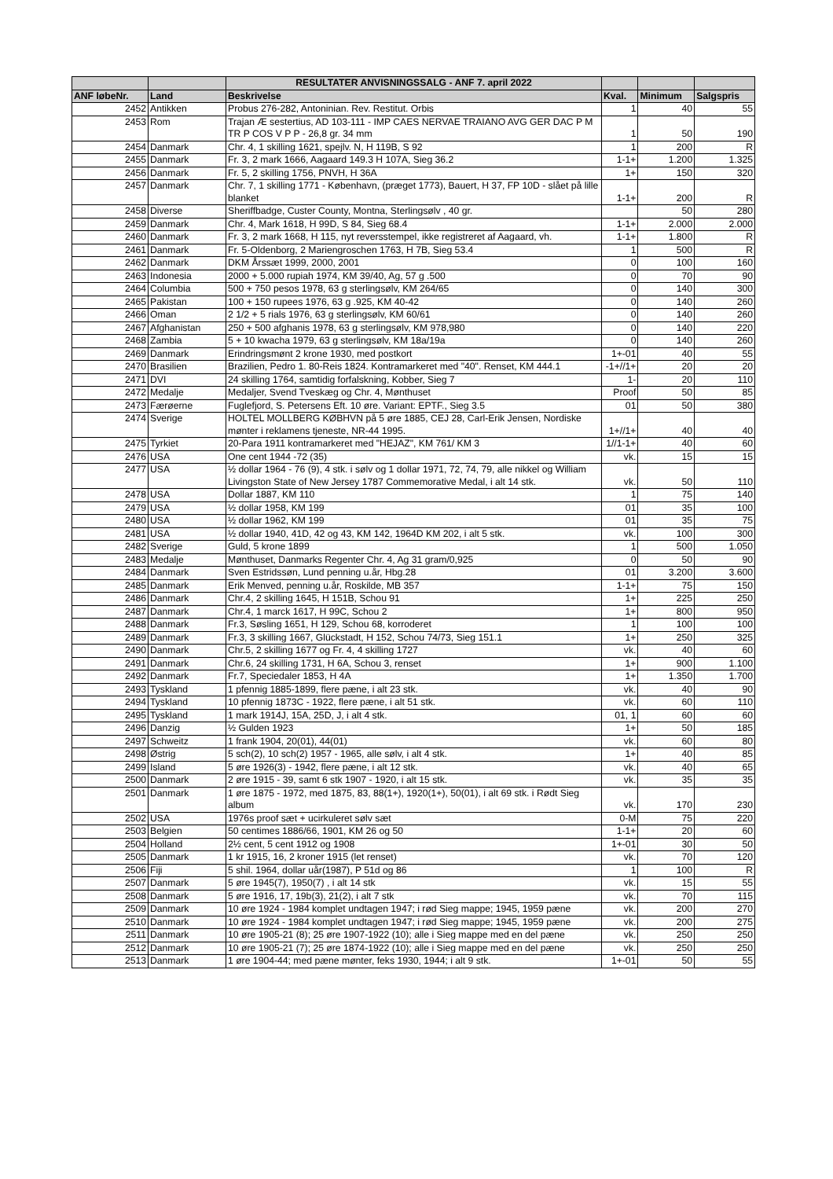| | | RESULTATER ANVISNINGSSALG - ANF 7. april 2022 | | | |
| --- | --- | --- | --- | --- | --- |
| ANF løbeNr. | Land | Beskrivelse | Kval. | Minimum | Salgspris |
| 2452 | Antikken | Probus 276-282, Antoninian. Rev. Restitut. Orbis | 1 | 40 | 55 |
| 2453 | Rom | Trajan Æ sestertius, AD 103-111 - IMP CAES NERVAE TRAIANO AVG GER DAC P M TR P COS V P P - 26,8 gr. 34 mm | 1 | 50 | 190 |
| 2454 | Danmark | Chr. 4, 1 skilling 1621, spejlv. N, H 119B, S 92 | 1 | 200 | R |
| 2455 | Danmark | Fr. 3, 2 mark 1666, Aagaard 149.3 H 107A, Sieg 36.2 | 1-1+ | 1.200 | 1.325 |
| 2456 | Danmark | Fr. 5, 2 skilling 1756, PNVH, H 36A | 1+ | 150 | 320 |
| 2457 | Danmark | Chr. 7, 1 skilling 1771 - København, (præget 1773), Bauert, H 37, FP 10D - slået på lille blanket | 1-1+ | 200 | R |
| 2458 | Diverse | Sheriffbadge, Custer County, Montna, Sterlingsølv , 40 gr. | | 50 | 280 |
| 2459 | Danmark | Chr. 4, Mark 1618, H 99D, S 84, Sieg 68.4 | 1-1+ | 2.000 | 2.000 |
| 2460 | Danmark | Fr. 3, 2 mark 1668, H 115, nyt reversstempel, ikke registreret af Aagaard, vh. | 1-1+ | 1.800 | R |
| 2461 | Danmark | Fr. 5-Oldenborg, 2 Mariengroschen 1763, H 7B, Sieg 53.4 | 1 | 500 | R |
| 2462 | Danmark | DKM Årssæt 1999, 2000, 2001 | 0 | 100 | 160 |
| 2463 | Indonesia | 2000 + 5.000 rupiah 1974, KM 39/40, Ag, 57 g .500 | 0 | 70 | 90 |
| 2464 | Columbia | 500 + 750 pesos 1978, 63 g sterlingsølv, KM 264/65 | 0 | 140 | 300 |
| 2465 | Pakistan | 100 + 150 rupees 1976, 63 g .925, KM 40-42 | 0 | 140 | 260 |
| 2466 | Oman | 2 1/2 + 5 rials 1976, 63 g sterlingsølv, KM 60/61 | 0 | 140 | 260 |
| 2467 | Afghanistan | 250 + 500 afghanis 1978, 63 g sterlingsølv, KM 978,980 | 0 | 140 | 220 |
| 2468 | Zambia | 5 + 10 kwacha 1979, 63 g sterlingsølv, KM 18a/19a | 0 | 140 | 260 |
| 2469 | Danmark | Erindringsmønt 2 krone 1930, med postkort | 1+-01 | 40 | 55 |
| 2470 | Brasilien | Brazilien, Pedro 1. 80-Reis 1824. Kontramarkeret med "40". Renset, KM 444.1 | -1+//1+ | 20 | 20 |
| 2471 | DVI | 24 skilling 1764, samtidig forfalskning, Kobber, Sieg 7 | 1- | 20 | 110 |
| 2472 | Medalje | Medaljer, Svend Tveskæg og Chr. 4, Mønthuset | Proof | 50 | 85 |
| 2473 | Færøerne | Fuglefjord, S. Petersens Eft. 10 øre. Variant: EPTF., Sieg 3.5 | 01 | 50 | 380 |
| 2474 | Sverige | HOLTEL MOLLBERG KØBHVN på 5 øre 1885, CEJ 28, Carl-Erik Jensen, Nordiske mønter i reklamens tjeneste, NR-44 1995. | 1+//1+ | 40 | 40 |
| 2475 | Tyrkiet | 20-Para 1911 kontramarkeret med "HEJAZ", KM 761/ KM 3 | 1//1-1+ | 40 | 60 |
| 2476 | USA | One cent 1944 -72 (35) | vk. | 15 | 15 |
| 2477 | USA | ½ dollar 1964 - 76 (9), 4 stk. i sølv og 1 dollar 1971, 72, 74, 79, alle nikkel og William Livingston State of New Jersey 1787 Commemorative Medal, i alt 14 stk. | vk. | 50 | 110 |
| 2478 | USA | Dollar 1887, KM 110 | 1 | 75 | 140 |
| 2479 | USA | ½ dollar 1958, KM 199 | 01 | 35 | 100 |
| 2480 | USA | ½ dollar 1962, KM 199 | 01 | 35 | 75 |
| 2481 | USA | ½ dollar 1940, 41D, 42 og 43, KM 142, 1964D KM 202, i alt 5 stk. | vk. | 100 | 300 |
| 2482 | Sverige | Guld, 5 krone 1899 | 1 | 500 | 1.050 |
| 2483 | Medalje | Mønthuset, Danmarks Regenter Chr. 4, Ag 31 gram/0,925 | 0 | 50 | 90 |
| 2484 | Danmark | Sven Estridssøn, Lund penning u.år, Hbg.28 | 01 | 3.200 | 3.600 |
| 2485 | Danmark | Erik Menved, penning u.år, Roskilde, MB 357 | 1-1+ | 75 | 150 |
| 2486 | Danmark | Chr.4, 2 skilling 1645, H 151B, Schou 91 | 1+ | 225 | 250 |
| 2487 | Danmark | Chr.4, 1 marck 1617, H 99C, Schou 2 | 1+ | 800 | 950 |
| 2488 | Danmark | Fr.3, Søsling 1651, H 129, Schou 68, korroderet | 1 | 100 | 100 |
| 2489 | Danmark | Fr.3, 3 skilling 1667, Glückstadt, H 152, Schou 74/73, Sieg 151.1 | 1+ | 250 | 325 |
| 2490 | Danmark | Chr.5, 2 skilling 1677 og Fr. 4, 4 skilling 1727 | vk. | 40 | 60 |
| 2491 | Danmark | Chr.6, 24 skilling 1731, H 6A, Schou 3, renset | 1+ | 900 | 1.100 |
| 2492 | Danmark | Fr.7, Speciedaler 1853, H 4A | 1+ | 1.350 | 1.700 |
| 2493 | Tyskland | 1 pfennig 1885-1899, flere pæne, i alt 23 stk. | vk. | 40 | 90 |
| 2494 | Tyskland | 10 pfennig 1873C - 1922, flere pæne, i alt 51 stk. | vk. | 60 | 110 |
| 2495 | Tyskland | 1 mark 1914J, 15A, 25D, J, i alt 4 stk. | 01, 1 | 60 | 60 |
| 2496 | Danzig | ½ Gulden 1923 | 1+ | 50 | 185 |
| 2497 | Schweitz | 1 frank 1904, 20(01), 44(01) | vk. | 60 | 80 |
| 2498 | Østrig | 5 sch(2), 10 sch(2) 1957 - 1965, alle sølv, i alt 4 stk. | 1+ | 40 | 85 |
| 2499 | Island | 5 øre 1926(3) - 1942, flere pæne, i alt 12 stk. | vk. | 40 | 65 |
| 2500 | Danmark | 2 øre 1915 - 39, samt 6 stk 1907 - 1920, i alt 15 stk. | vk. | 35 | 35 |
| 2501 | Danmark | 1 øre 1875 - 1972, med 1875, 83, 88(1+), 1920(1+), 50(01), i alt 69 stk. i Rødt Sieg album | vk. | 170 | 230 |
| 2502 | USA | 1976s proof sæt + ucirkuleret sølv sæt | 0-M | 75 | 220 |
| 2503 | Belgien | 50 centimes 1886/66, 1901, KM 26 og 50 | 1-1+ | 20 | 60 |
| 2504 | Holland | 2½ cent, 5 cent 1912 og 1908 | 1+-01 | 30 | 50 |
| 2505 | Danmark | 1 kr 1915, 16, 2 kroner 1915 (let renset) | vk. | 70 | 120 |
| 2506 | Fiji | 5 shil. 1964, dollar uår(1987), P 51d og 86 | 1 | 100 | R |
| 2507 | Danmark | 5 øre 1945(7), 1950(7) , i alt 14 stk | vk. | 15 | 55 |
| 2508 | Danmark | 5 øre 1916, 17, 19b(3), 21(2), i alt 7 stk | vk. | 70 | 115 |
| 2509 | Danmark | 10 øre 1924 - 1984 komplet undtagen 1947; i rød Sieg mappe; 1945, 1959 pæne | vk. | 200 | 270 |
| 2510 | Danmark | 10 øre 1924 - 1984 komplet undtagen 1947; i rød Sieg mappe; 1945, 1959 pæne | vk. | 200 | 275 |
| 2511 | Danmark | 10 øre 1905-21 (8); 25 øre 1907-1922 (10); alle i Sieg mappe med en del pæne | vk. | 250 | 250 |
| 2512 | Danmark | 10 øre 1905-21 (7); 25 øre 1874-1922 (10); alle i Sieg mappe med en del pæne | vk. | 250 | 250 |
| 2513 | Danmark | 1 øre 1904-44; med pæne mønter, feks 1930, 1944; i alt 9 stk. | 1+-01 | 50 | 55 |